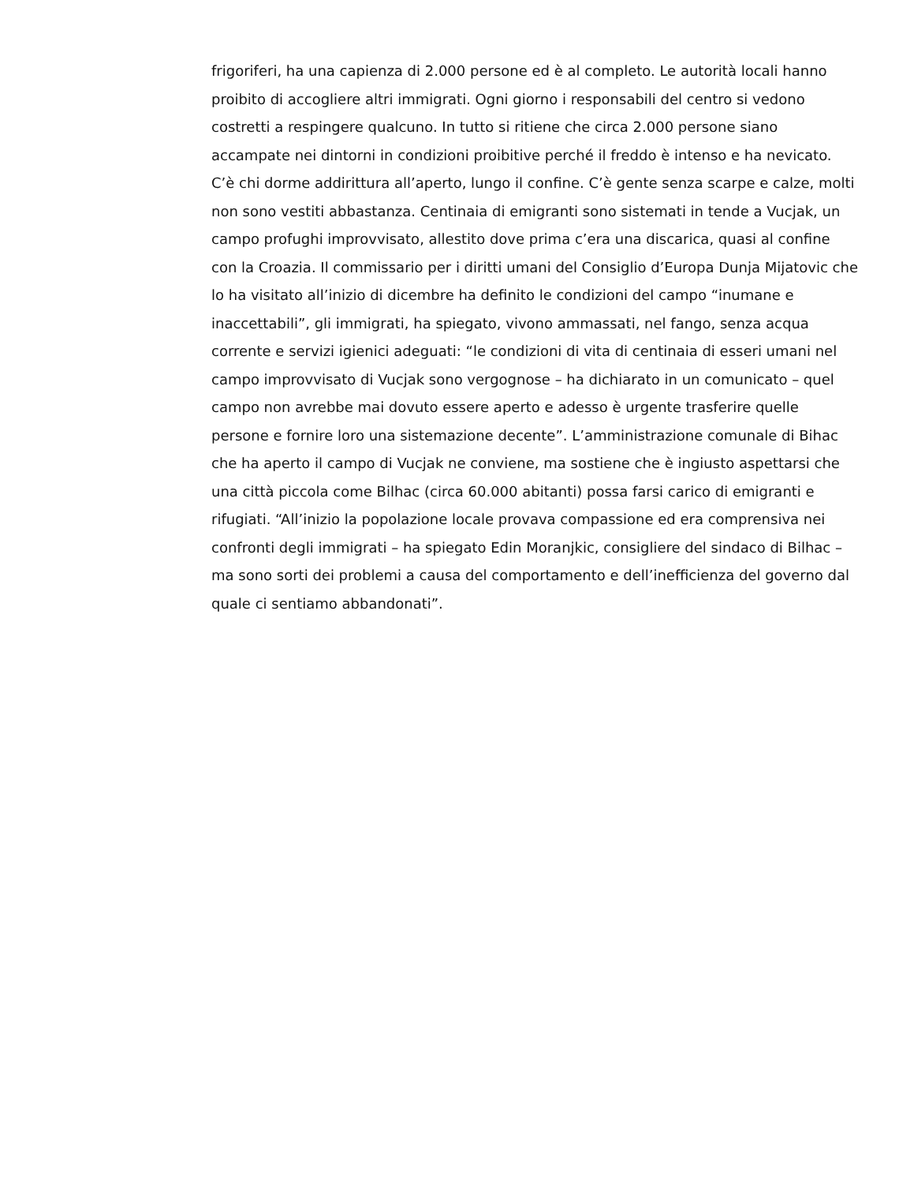frigoriferi, ha una capienza di 2.000 persone ed è al completo. Le autorità locali hanno proibito di accogliere altri immigrati. Ogni giorno i responsabili del centro si vedono costretti a respingere qualcuno. In tutto si ritiene che circa 2.000 persone siano accampate nei dintorni in condizioni proibitive perché il freddo è intenso e ha nevicato. C’è chi dorme addirittura all’aperto, lungo il confine. C’è gente senza scarpe e calze, molti non sono vestiti abbastanza. Centinaia di emigranti sono sistemati in tende a Vucjak, un campo profughi improvvisato, allestito dove prima c’era una discarica, quasi al confine con la Croazia. Il commissario per i diritti umani del Consiglio d’Europa Dunja Mijatovic che lo ha visitato all’inizio di dicembre ha definito le condizioni del campo “inumane e inaccettabili”, gli immigrati, ha spiegato, vivono ammassati, nel fango, senza acqua corrente e servizi igienici adeguati: “le condizioni di vita di centinaia di esseri umani nel campo improvvisato di Vucjak sono vergognose – ha dichiarato in un comunicato – quel campo non avrebbe mai dovuto essere aperto e adesso è urgente trasferire quelle persone e fornire loro una sistemazione decente”. L’amministrazione comunale di Bihac che ha aperto il campo di Vucjak ne conviene, ma sostiene che è ingiusto aspettarsi che una città piccola come Bilhac (circa 60.000 abitanti) possa farsi carico di emigranti e rifugiati. “All’inizio la popolazione locale provava compassione ed era comprensiva nei confronti degli immigrati – ha spiegato Edin Moranjkic, consigliere del sindaco di Bilhac – ma sono sorti dei problemi a causa del comportamento e dell’inefficienza del governo dal quale ci sentiamo abbandonati”.